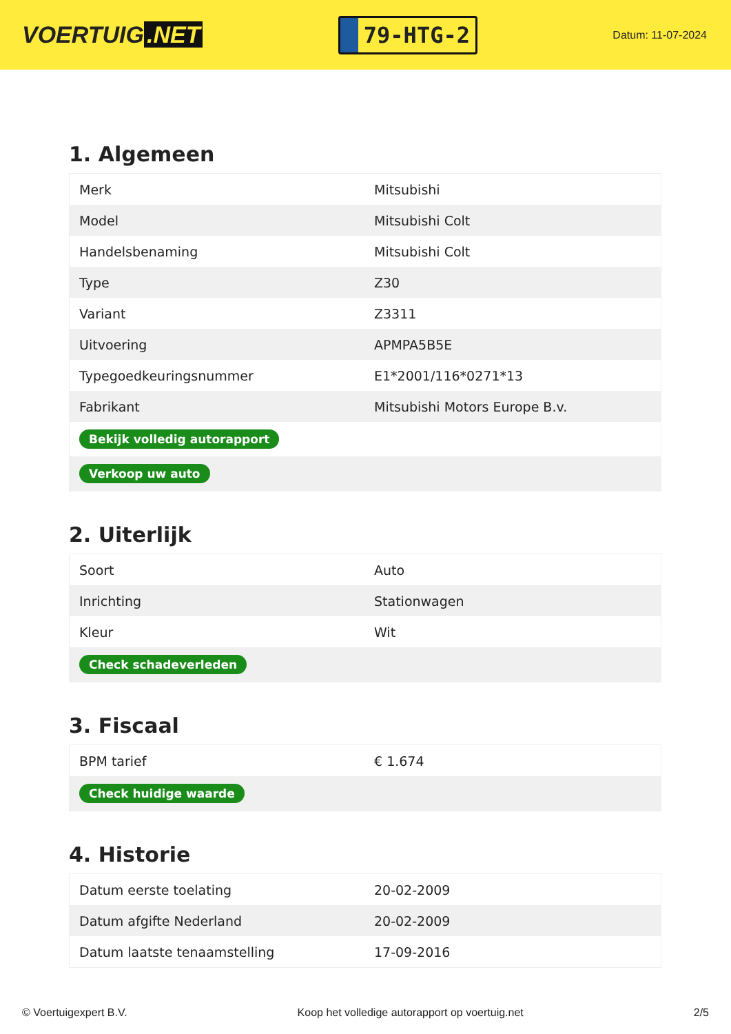VOERTUIG.NET
79-HTG-2
Datum: 11-07-2024
1. Algemeen
| Merk | Mitsubishi |
| Model | Mitsubishi Colt |
| Handelsbenaming | Mitsubishi Colt |
| Type | Z30 |
| Variant | Z3311 |
| Uitvoering | APMPA5B5E |
| Typegoedkeuringsnummer | E1*2001/116*0271*13 |
| Fabrikant | Mitsubishi Motors Europe B.v. |
| Bekijk volledig autorapport | |
| Verkoop uw auto | |
2. Uiterlijk
| Soort | Auto |
| Inrichting | Stationwagen |
| Kleur | Wit |
| Check schadeverleden | |
3. Fiscaal
| BPM tarief | € 1.674 |
| Check huidige waarde | |
4. Historie
| Datum eerste toelating | 20-02-2009 |
| Datum afgifte Nederland | 20-02-2009 |
| Datum laatste tenaamstelling | 17-09-2016 |
© Voertuigexpert B.V. Koop het volledige autorapport op voertuig.net 2/5